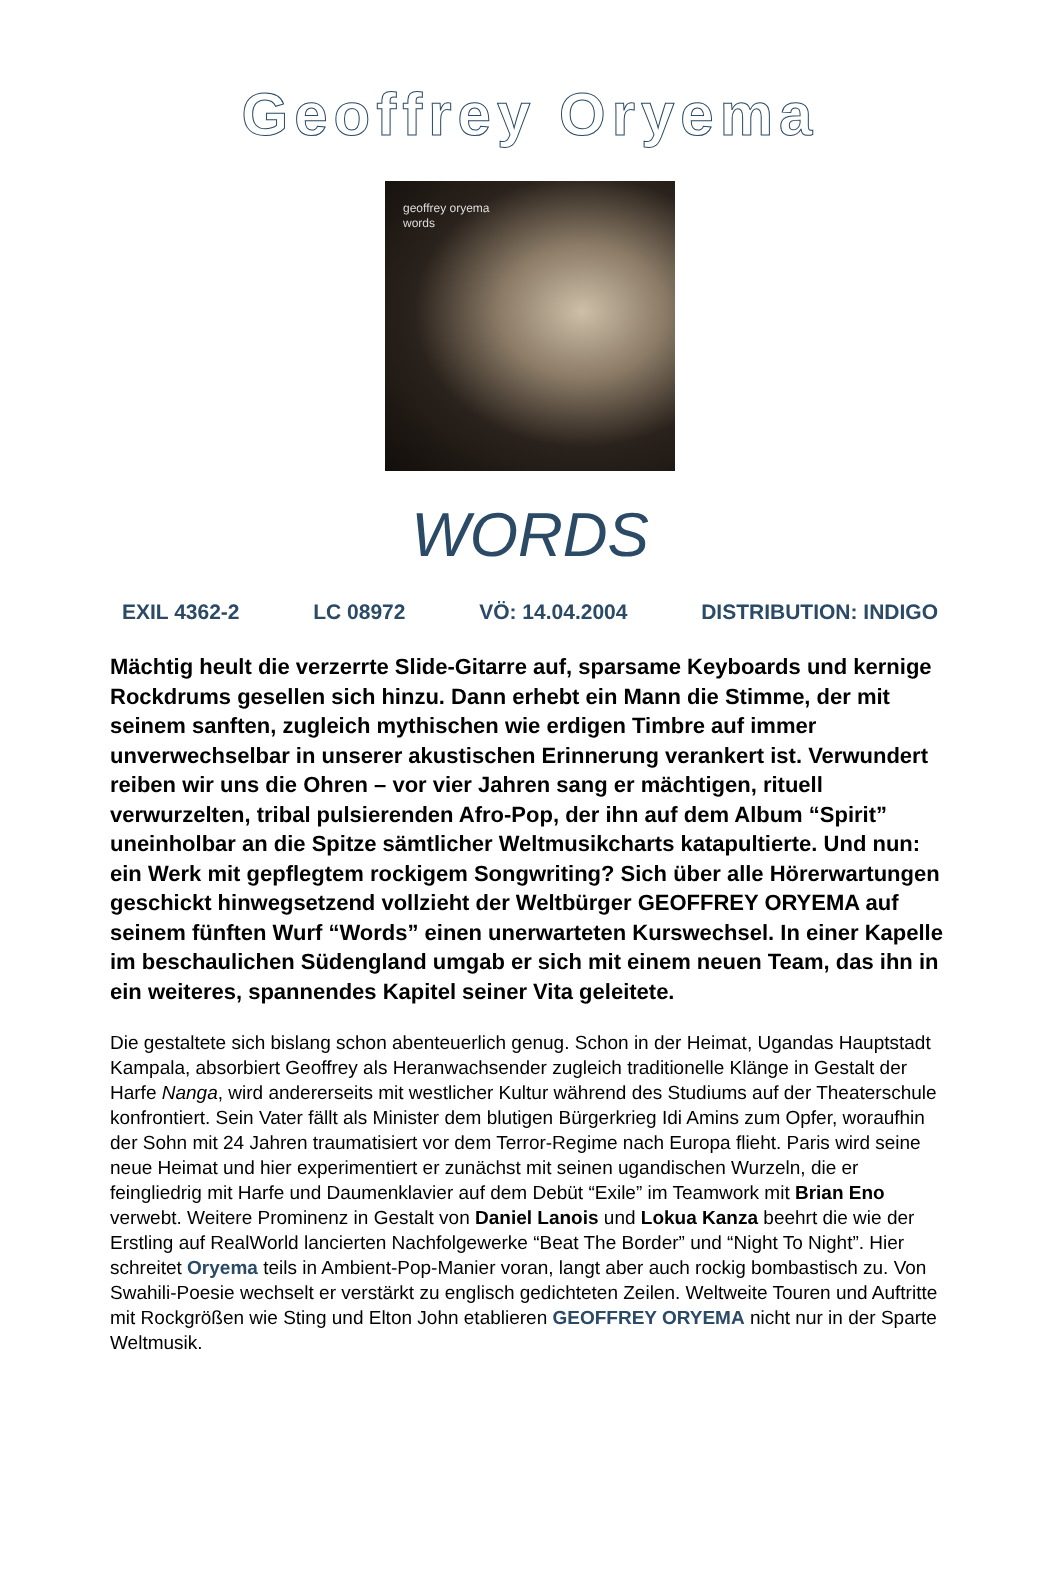Geoffrey Oryema
geoffrey oryema
words
WORDS
EXIL 4362-2 LC 08972 VÖ: 14.04.2004 DISTRIBUTION: INDIGO
Mächtig heult die verzerrte Slide-Gitarre auf, sparsame Keyboards und kernige Rockdrums gesellen sich hinzu. Dann erhebt ein Mann die Stimme, der mit seinem sanften, zugleich mythischen wie erdigen Timbre auf immer unverwechselbar in unserer akustischen Erinnerung verankert ist. Verwundert reiben wir uns die Ohren – vor vier Jahren sang er mächtigen, rituell verwurzelten, tribal pulsierenden Afro-Pop, der ihn auf dem Album “Spirit” uneinholbar an die Spitze sämtlicher Weltmusikcharts katapultierte. Und nun: ein Werk mit gepflegtem rockigem Songwriting? Sich über alle Hörerwartungen geschickt hinwegsetzend vollzieht der Weltbürger GEOFFREY ORYEMA auf seinem fünften Wurf “Words” einen unerwarteten Kurswechsel. In einer Kapelle im beschaulichen Südengland umgab er sich mit einem neuen Team, das ihn in ein weiteres, spannendes Kapitel seiner Vita geleitete.
Die gestaltete sich bislang schon abenteuerlich genug. Schon in der Heimat, Ugandas Hauptstadt Kampala, absorbiert Geoffrey als Heranwachsender zugleich traditionelle Klänge in Gestalt der Harfe Nanga, wird andererseits mit westlicher Kultur während des Studiums auf der Theaterschule konfrontiert. Sein Vater fällt als Minister dem blutigen Bürgerkrieg Idi Amins zum Opfer, woraufhin der Sohn mit 24 Jahren traumatisiert vor dem Terror-Regime nach Europa flieht. Paris wird seine neue Heimat und hier experimentiert er zunächst mit seinen ugandischen Wurzeln, die er feingliedrig mit Harfe und Daumenklavier auf dem Debüt “Exile” im Teamwork mit Brian Eno verwebt. Weitere Prominenz in Gestalt von Daniel Lanois und Lokua Kanza beehrt die wie der Erstling auf RealWorld lancierten Nachfolgewerke “Beat The Border” und “Night To Night”. Hier schreitet Oryema teils in Ambient-Pop-Manier voran, langt aber auch rockig bombastisch zu. Von Swahili-Poesie wechselt er verstärkt zu englisch gedichteten Zeilen. Weltweite Touren und Auftritte mit Rockgrößen wie Sting und Elton John etablieren GEOFFREY ORYEMA nicht nur in der Sparte Weltmusik.